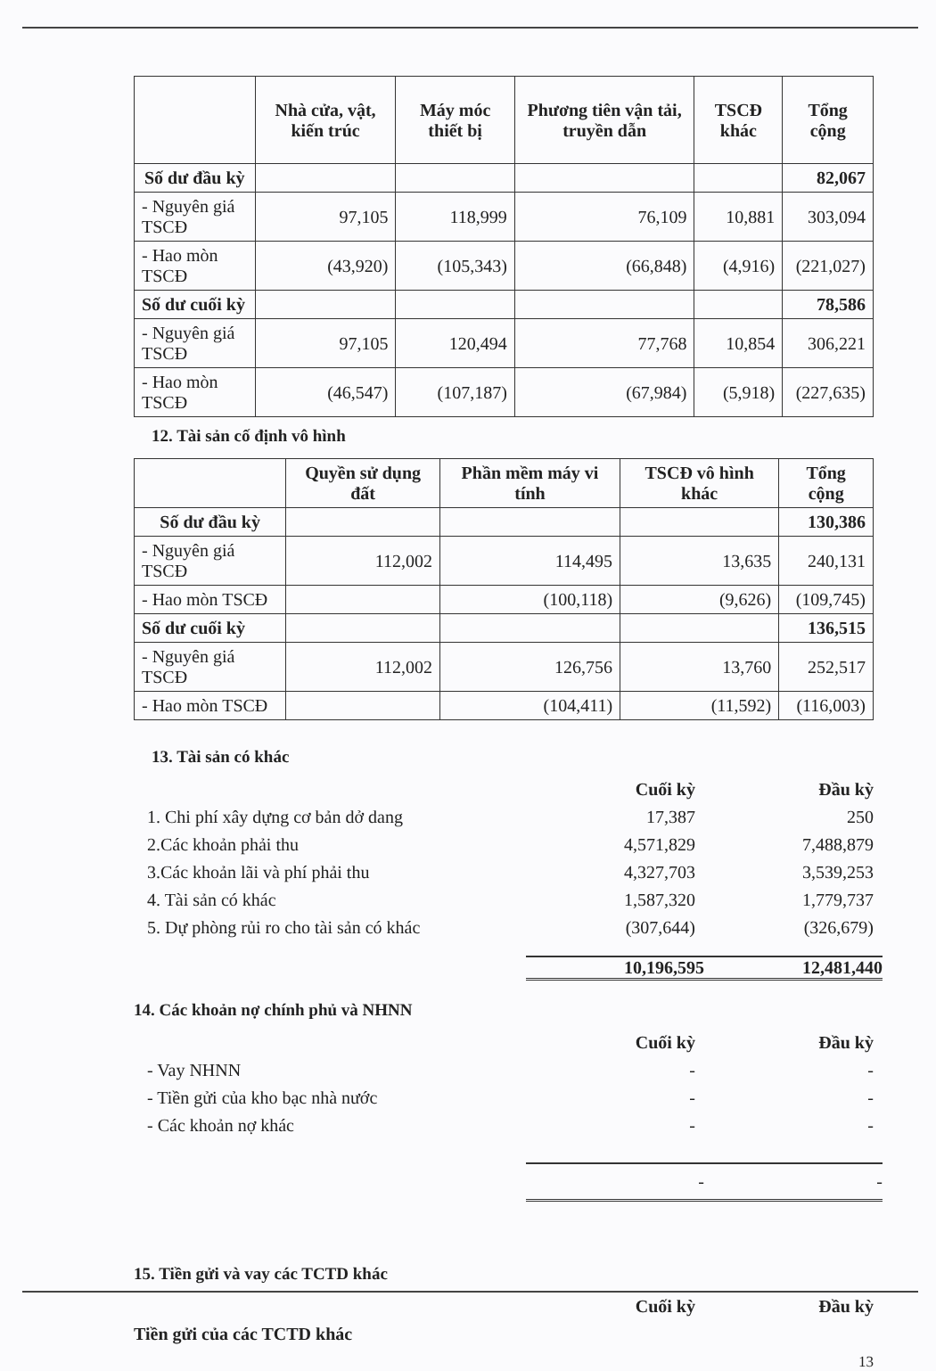| | Nhà cửa, vật, kiến trúc | Máy móc thiết bị | Phương tiên vận tải, truyền dẫn | TSCĐ khác | Tổng cộng |
| --- | --- | --- | --- | --- | --- |
| Số dư đầu kỳ | | | | | 82,067 |
| - Nguyên giá TSCĐ | 97,105 | 118,999 | 76,109 | 10,881 | 303,094 |
| - Hao mòn TSCĐ | (43,920) | (105,343) | (66,848) | (4,916) | (221,027) |
| Số dư cuối kỳ | | | | | 78,586 |
| - Nguyên giá TSCĐ | 97,105 | 120,494 | 77,768 | 10,854 | 306,221 |
| - Hao mòn TSCĐ | (46,547) | (107,187) | (67,984) | (5,918) | (227,635) |
12. Tài sản cố định vô hình
| | Quyền sử dụng đất | Phần mềm máy vi tính | TSCĐ vô hình khác | Tổng cộng |
| --- | --- | --- | --- | --- |
| Số dư đầu kỳ | | | | 130,386 |
| - Nguyên giá TSCĐ | 112,002 | 114,495 | 13,635 | 240,131 |
| - Hao mòn TSCĐ | | (100,118) | (9,626) | (109,745) |
| Số dư cuối kỳ | | | | 136,515 |
| - Nguyên giá TSCĐ | 112,002 | 126,756 | 13,760 | 252,517 |
| - Hao mòn TSCĐ | | (104,411) | (11,592) | (116,003) |
13. Tài sản có khác
Cuối kỳ Đầu kỳ
1. Chi phí xây dựng cơ bản dở dang 17,387 250
2.Các khoản phải thu 4,571,829 7,488,879
3.Các khoản lãi và phí phải thu 4,327,703 3,539,253
4. Tài sản có khác 1,587,320 1,779,737
5. Dự phòng rủi ro cho tài sản có khác (307,644) (326,679)
10,196,595 12,481,440
14. Các khoản nợ chính phủ và NHNN
Cuối kỳ Đầu kỳ
- Vay NHNN - -
- Tiền gửi của kho bạc nhà nước - -
- Các khoản nợ khác - -
- -
15. Tiền gửi và vay các TCTD khác
Cuối kỳ Đầu kỳ
Tiền gửi của các TCTD khác
13